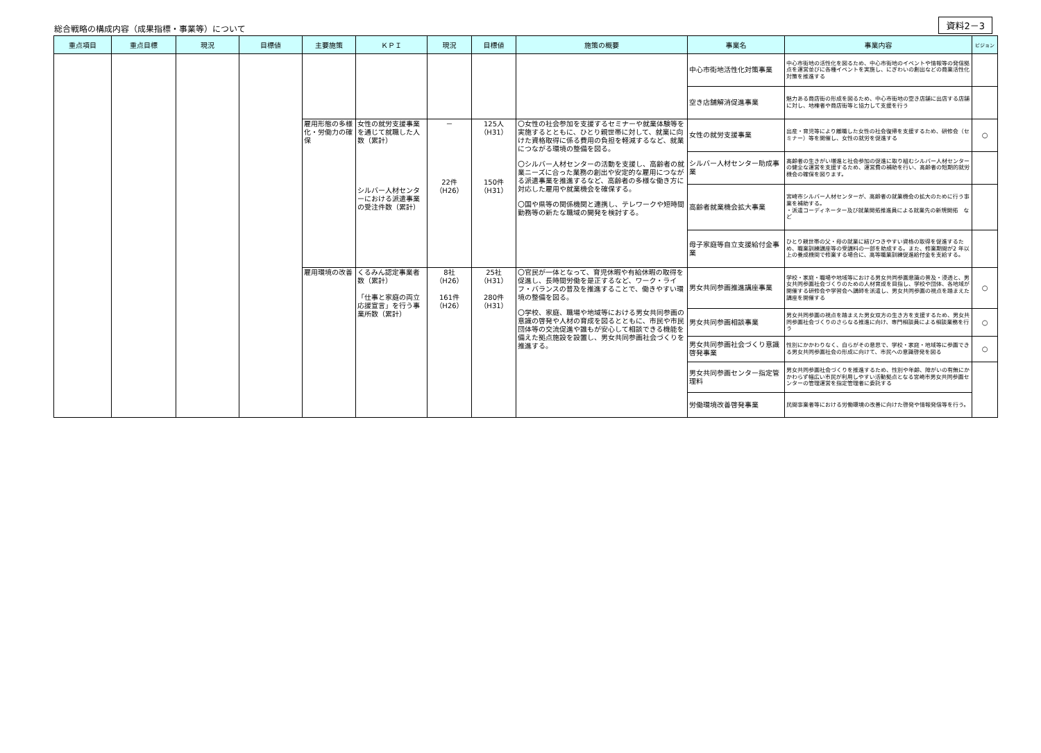総合戦略の構成内容（成果指標・事業等）について
資料2－3
| 重点項目 | 重点目標 | 現況 | 目標値 | 主要施策 | ＫＰＩ | 現況 | 目標値 | 施策の概要 | 事業名 | 事業内容 | ビジョン |
| --- | --- | --- | --- | --- | --- | --- | --- | --- | --- | --- | --- |
| | | | | | | | | | 中心市街地活性化対策事業 | 中心市街地の活性化を図るため、中心市街地のイベントや情報等の発信拠点を運営並びに各種イベントを実施し、にぎわいの創出などの商業活性化対策を推進する | |
| | | | | | | | | | 空き店舗解消促進事業 | 魅力ある商店街の形成を図るため、中心市街地の空き店舗に出店する店舗に対し、地権者や商店街等と協力して支援を行う | |
| | | | | 雇用形態の多様化・労働力の確保 | 女性の就労支援事業を通じて就職した人数（累計） シルバー人材センターにおける派遣事業の受注件数（累計） | － 22件 （H26） | 125人 （H31） 150件 （H31） | 〇女性の社会参加を支援するセミナーや就業体験等を実施するとともに、ひとり親世帯に対して、就業に向けた資格取得に係る費用の負担を軽減するなど、就業につながる環境の整備を図る。 〇シルバー人材センターの活動を支援し、高齢者の就業ニーズに合った業務の創出や安定的な雇用につながる派遣事業を推進するなど、高齢者の多様な働き方に対応した雇用や就業機会を確保する。 〇国や県等の関係機関と連携し、テレワークや短時間勤務等の新たな職域の開発を検討する。 | 女性の就労支援事業 | 出産・育児等により離職した女性の社会復帰を支援するため、研修会（セミナー）等を開催し、女性の就労を促進する | ○ |
| | | | | | | | | | シルバー人材センター助成事業 | 高齢者の生きがい増進と社会参加の促進に取り組むシルバー人材センターの健全な運営を支援するため、運営費の補助を行い、高齢者の短期的就労機会の確保を図ります。 | |
| | | | | | | | | | 高齢者就業機会拡大事業 | 宮崎市シルバー人材センターが、高齢者の就業機会の拡大のために行う事業を補助する。 ・派遣コーディネーター及び就業開拓推進員による就業先の新規開拓 など | |
| | | | | | | | | | 母子家庭等自立支援給付金事業 | ひとり親世帯の父・母の就業に結びつきやすい資格の取得を促進するため、職業訓練講座等の受講料の一部を助成する。また、修業期間が2 年以上の養成機関で修業する場合に、高等職業訓練促進給付金を支給する。 | |
| | | | | 雇用環境の改善 | くるみん認定事業者数（累計） 「仕事と家庭の両立応援宣言」を行う事業所数（累計） | 8社 （H26） 161件 （H26） | 25社 （H31） 280件 （H31） | 〇官民が一体となって、育児休暇や有給休暇の取得を促進し、長時間労働を是正するなど、ワーク・ライフ・バランスの普及を推進することで、働きやすい環境の整備を図る。 〇学校、家庭、職場や地域等における男女共同参画の意識の啓発や人材の育成を図るとともに、市民や市民団体等の交流促進や誰もが安心して相談できる機能を備えた拠点施設を設置し、男女共同参画社会づくりを推進する。 | 男女共同参画推進講座事業 | 学校・家庭・職場や地域等における男女共同参画意識の普及・浸透と、男女共同参画社会づくりのための人材育成を目指し、学校や団体、各地域が開催する研修会や学習会へ講師を派遣し、男女共同参画の視点を踏まえた講座を開催する | ○ |
| | | | | | | | | | 男女共同参画相談事業 | 男女共同参画の視点を踏まえた男女双方の生き方を支援するため、男女共同参画社会づくりのさらなる推進に向け、専門相談員による相談業務を行う | ○ |
| | | | | | | | | | 男女共同参画社会づくり意識啓発事業 | 性別にかかわりなく、自らがその意思で、学校・家庭・地域等に参画できる男女共同参画社会の形成に向けて、市民への意識啓発を図る | ○ |
| | | | | | | | | | 男女共同参画センター指定管理料 | 男女共同参画社会づくりを推進するため、性別や年齢、障がいの有無にかかわらず幅広い市民が利用しやすい活動拠点となる宮崎市男女共同参画センターの管理運営を指定管理者に委託する | |
| | | | | | | | | | 労働環境改善啓発事業 | 民間事業者等における労働環境の改善に向けた啓発や情報発信等を行う。 | |